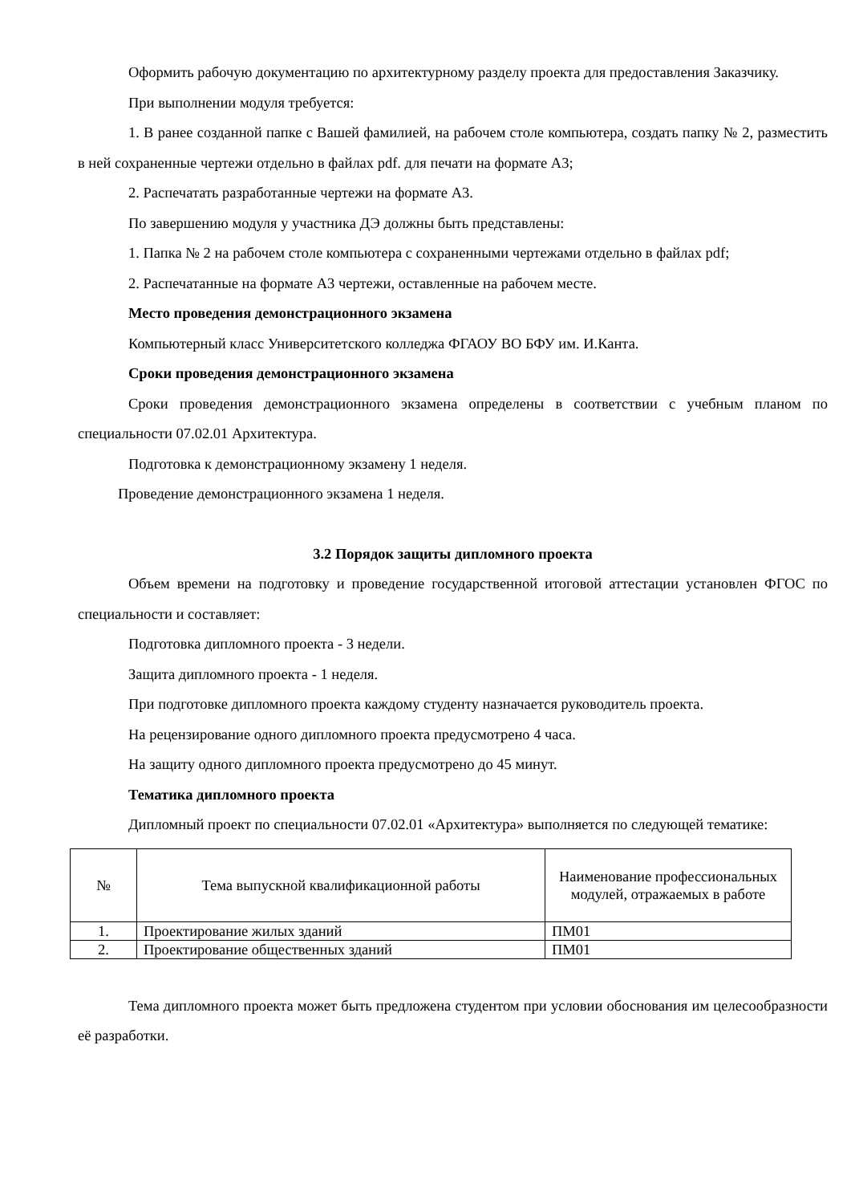Оформить рабочую документацию по архитектурному разделу проекта для предоставления Заказчику.
При выполнении модуля требуется:
1. В ранее созданной папке с Вашей фамилией, на рабочем столе компьютера, создать папку № 2, разместить в ней сохраненные чертежи отдельно в файлах pdf. для печати на формате А3;
2. Распечатать разработанные чертежи на формате А3.
По завершению модуля у участника ДЭ должны быть представлены:
1. Папка № 2 на рабочем столе компьютера с сохраненными чертежами отдельно в файлах pdf;
2. Распечатанные на формате А3 чертежи, оставленные на рабочем месте.
Место проведения демонстрационного экзамена
Компьютерный класс Университетского колледжа ФГАОУ ВО БФУ им. И.Канта.
Сроки проведения демонстрационного экзамена
Сроки проведения демонстрационного экзамена определены в соответствии с учебным планом по специальности 07.02.01 Архитектура.
Подготовка к демонстрационному экзамену 1 неделя.
Проведение демонстрационного экзамена 1 неделя.
3.2 Порядок защиты дипломного проекта
Объем времени на подготовку и проведение государственной итоговой аттестации установлен ФГОС по специальности и составляет:
Подготовка дипломного проекта - 3 недели.
Защита дипломного проекта - 1 неделя.
При подготовке дипломного проекта каждому студенту назначается руководитель проекта.
На рецензирование одного дипломного проекта предусмотрено 4 часа.
На защиту одного дипломного проекта предусмотрено до 45 минут.
Тематика дипломного проекта
Дипломный проект по специальности 07.02.01 «Архитектура» выполняется по следующей тематике:
| № | Тема выпускной квалификационной работы | Наименование профессиональных модулей, отражаемых в работе |
| --- | --- | --- |
| 1. | Проектирование жилых зданий | ПМ01 |
| 2. | Проектирование общественных зданий | ПМ01 |
Тема дипломного проекта может быть предложена студентом при условии обоснования им целесообразности её разработки.